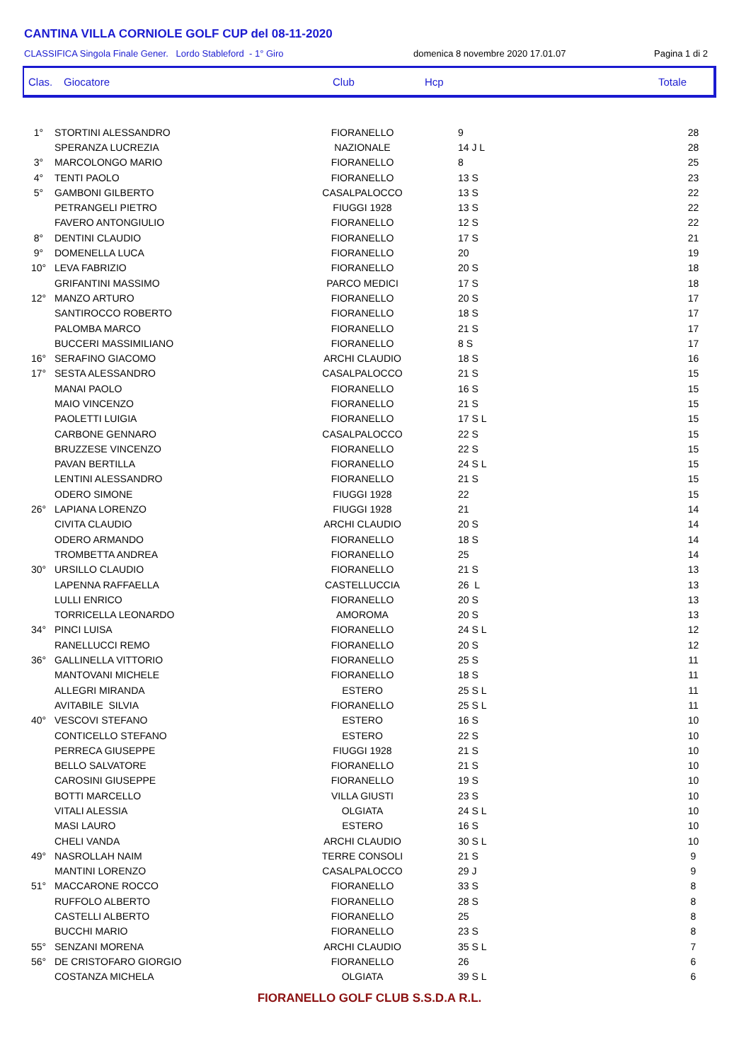CANTINA VILLA CORNIOLE GOLF CUP del 08-11-2020
CLASSIFICA Singola Finale Gener. Lordo Stableford - 1° Giro domenica 8 novembre 2020 17.01.07 Pagina 1 di 2
Clas. Giocatore Club Hcp Totale
| 1° | STORTINI ALESSANDRO | FIORANELLO | 9 | 28 |
| | SPERANZA LUCREZIA | NAZIONALE | 14 J L | 28 |
| 3° | MARCOLONGO MARIO | FIORANELLO | 8 | 25 |
| 4° | TENTI PAOLO | FIORANELLO | 13 S | 23 |
| 5° | GAMBONI GILBERTO | CASALPALOCCO | 13 S | 22 |
| | PETRANGELI PIETRO | FIUGGI 1928 | 13 S | 22 |
| | FAVERO ANTONGIULIO | FIORANELLO | 12 S | 22 |
| 8° | DENTINI CLAUDIO | FIORANELLO | 17 S | 21 |
| 9° | DOMENELLA LUCA | FIORANELLO | 20 | 19 |
| 10° | LEVA FABRIZIO | FIORANELLO | 20 S | 18 |
| | GRIFANTINI MASSIMO | PARCO MEDICI | 17 S | 18 |
| 12° | MANZO ARTURO | FIORANELLO | 20 S | 17 |
| | SANTIROCCO ROBERTO | FIORANELLO | 18 S | 17 |
| | PALOMBA MARCO | FIORANELLO | 21 S | 17 |
| | BUCCERI MASSIMILIANO | FIORANELLO | 8 S | 17 |
| 16° | SERAFINO GIACOMO | ARCHI CLAUDIO | 18 S | 16 |
| 17° | SESTA ALESSANDRO | CASALPALOCCO | 21 S | 15 |
| | MANAI PAOLO | FIORANELLO | 16 S | 15 |
| | MAIO VINCENZO | FIORANELLO | 21 S | 15 |
| | PAOLETTI LUIGIA | FIORANELLO | 17 S L | 15 |
| | CARBONE GENNARO | CASALPALOCCO | 22 S | 15 |
| | BRUZZESE VINCENZO | FIORANELLO | 22 S | 15 |
| | PAVAN BERTILLA | FIORANELLO | 24 S L | 15 |
| | LENTINI ALESSANDRO | FIORANELLO | 21 S | 15 |
| | ODERO SIMONE | FIUGGI 1928 | 22 | 15 |
| 26° | LAPIANA LORENZO | FIUGGI 1928 | 21 | 14 |
| | CIVITA CLAUDIO | ARCHI CLAUDIO | 20 S | 14 |
| | ODERO ARMANDO | FIORANELLO | 18 S | 14 |
| | TROMBETTA ANDREA | FIORANELLO | 25 | 14 |
| 30° | URSILLO CLAUDIO | FIORANELLO | 21 S | 13 |
| | LAPENNA RAFFAELLA | CASTELLUCCIA | 26 L | 13 |
| | LULLI ENRICO | FIORANELLO | 20 S | 13 |
| | TORRICELLA LEONARDO | AMOROMA | 20 S | 13 |
| 34° | PINCI LUISA | FIORANELLO | 24 S L | 12 |
| | RANELLUCCI REMO | FIORANELLO | 20 S | 12 |
| 36° | GALLINELLA VITTORIO | FIORANELLO | 25 S | 11 |
| | MANTOVANI MICHELE | FIORANELLO | 18 S | 11 |
| | ALLEGRI MIRANDA | ESTERO | 25 S L | 11 |
| | AVITABILE SILVIA | FIORANELLO | 25 S L | 11 |
| 40° | VESCOVI STEFANO | ESTERO | 16 S | 10 |
| | CONTICELLO STEFANO | ESTERO | 22 S | 10 |
| | PERRECA GIUSEPPE | FIUGGI 1928 | 21 S | 10 |
| | BELLO SALVATORE | FIORANELLO | 21 S | 10 |
| | CAROSINI GIUSEPPE | FIORANELLO | 19 S | 10 |
| | BOTTI MARCELLO | VILLA GIUSTI | 23 S | 10 |
| | VITALI ALESSIA | OLGIATA | 24 S L | 10 |
| | MASI LAURO | ESTERO | 16 S | 10 |
| | CHELI VANDA | ARCHI CLAUDIO | 30 S L | 10 |
| 49° | NASROLLAH NAIM | TERRE CONSOLI | 21 S | 9 |
| | MANTINI LORENZO | CASALPALOCCO | 29 J | 9 |
| 51° | MACCARONE ROCCO | FIORANELLO | 33 S | 8 |
| | RUFFOLO ALBERTO | FIORANELLO | 28 S | 8 |
| | CASTELLI ALBERTO | FIORANELLO | 25 | 8 |
| | BUCCHI MARIO | FIORANELLO | 23 S | 8 |
| 55° | SENZANI MORENA | ARCHI CLAUDIO | 35 S L | 7 |
| 56° | DE CRISTOFARO GIORGIO | FIORANELLO | 26 | 6 |
| | COSTANZA MICHELA | OLGIATA | 39 S L | 6 |
FIORANELLO GOLF CLUB S.S.D.A R.L.